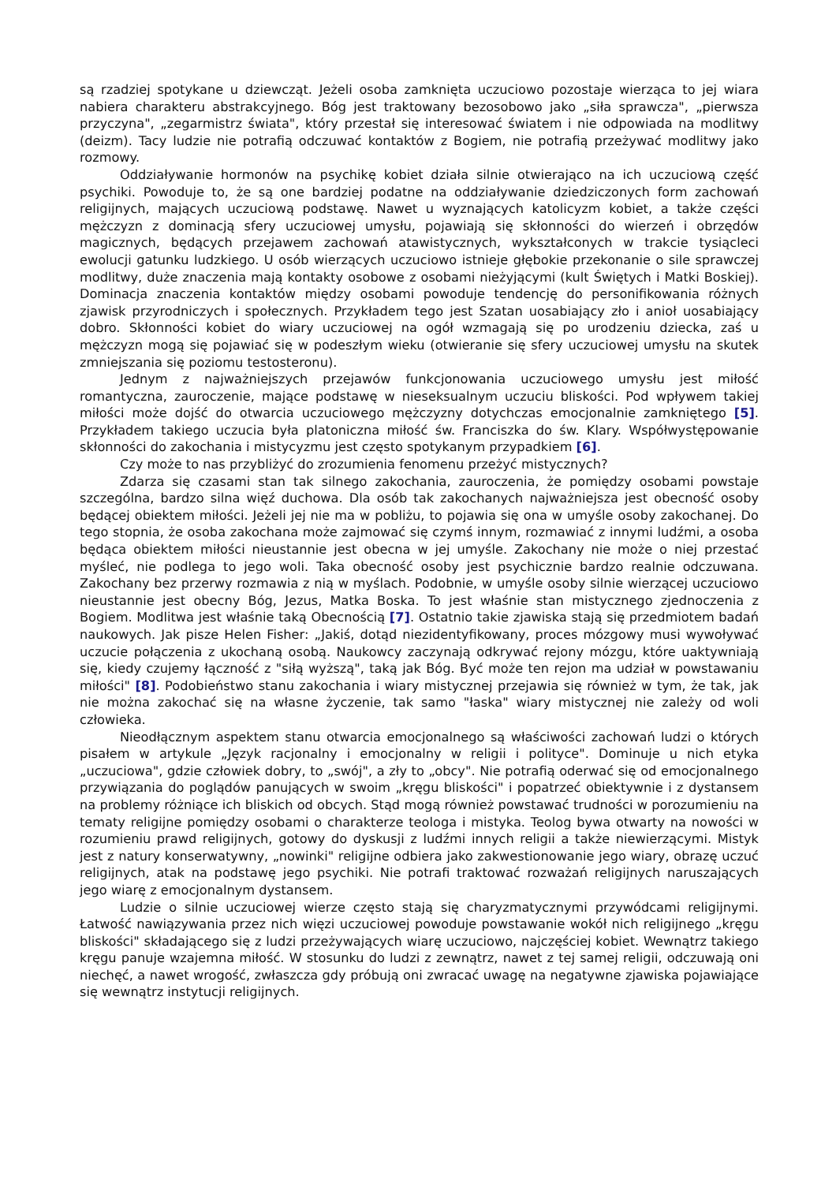są rzadziej spotykane u dziewcząt. Jeżeli osoba zamknięta uczuciowo pozostaje wierząca to jej wiara nabiera charakteru abstrakcyjnego. Bóg jest traktowany bezosobowo jako „siła sprawcza", „pierwsza przyczyna", „zegarmistrz świata", który przestał się interesować światem i nie odpowiada na modlitwy (deizm). Tacy ludzie nie potrafią odczuwać kontaktów z Bogiem, nie potrafią przeżywać modlitwy jako rozmowy.
Oddziaływanie hormonów na psychikę kobiet działa silnie otwierająco na ich uczuciową część psychiki. Powoduje to, że są one bardziej podatne na oddziaływanie dziedziczonych form zachowań religijnych, mających uczuciową podstawę. Nawet u wyznających katolicyzm kobiet, a także części mężczyzn z dominacją sfery uczuciowej umysłu, pojawiają się skłonności do wierzeń i obrzędów magicznych, będących przejawem zachowań atawistycznych, wykształconych w trakcie tysiącleci ewolucji gatunku ludzkiego. U osób wierzących uczuciowo istnieje głębokie przekonanie o sile sprawczej modlitwy, duże znaczenia mają kontakty osobowe z osobami nieżyjącymi (kult Świętych i Matki Boskiej). Dominacja znaczenia kontaktów między osobami powoduje tendencję do personifikowania różnych zjawisk przyrodniczych i społecznych. Przykładem tego jest Szatan uosabiający zło i anioł uosabiający dobro. Skłonności kobiet do wiary uczuciowej na ogół wzmagają się po urodzeniu dziecka, zaś u mężczyzn mogą się pojawiać się w podeszłym wieku (otwieranie się sfery uczuciowej umysłu na skutek zmniejszania się poziomu testosteronu).
Jednym z najważniejszych przejawów funkcjonowania uczuciowego umysłu jest miłość romantyczna, zauroczenie, mające podstawę w nieseksualnym uczuciu bliskości. Pod wpływem takiej miłości może dojść do otwarcia uczuciowego mężczyzny dotychczas emocjonalnie zamkniętego [5]. Przykładem takiego uczucia była platoniczna miłość św. Franciszka do św. Klary. Współwystępowanie skłonności do zakochania i mistycyzmu jest często spotykanym przypadkiem [6].
Czy może to nas przybliżyć do zrozumienia fenomenu przeżyć mistycznych?
Zdarza się czasami stan tak silnego zakochania, zauroczenia, że pomiędzy osobami powstaje szczególna, bardzo silna więź duchowa. Dla osób tak zakochanych najważniejsza jest obecność osoby będącej obiektem miłości. Jeżeli jej nie ma w pobliżu, to pojawia się ona w umyśle osoby zakochanej. Do tego stopnia, że osoba zakochana może zajmować się czymś innym, rozmawiać z innymi ludźmi, a osoba będąca obiektem miłości nieustannie jest obecna w jej umyśle. Zakochany nie może o niej przestać myśleć, nie podlega to jego woli. Taka obecność osoby jest psychicznie bardzo realnie odczuwana. Zakochany bez przerwy rozmawia z nią w myślach. Podobnie, w umyśle osoby silnie wierzącej uczuciowo nieustannie jest obecny Bóg, Jezus, Matka Boska. To jest właśnie stan mistycznego zjednoczenia z Bogiem. Modlitwa jest właśnie taką Obecnością [7]. Ostatnio takie zjawiska stają się przedmiotem badań naukowych. Jak pisze Helen Fisher: „Jakiś, dotąd niezidentyfikowany, proces mózgowy musi wywoływać uczucie połączenia z ukochaną osobą. Naukowcy zaczynają odkrywać rejony mózgu, które uaktywniają się, kiedy czujemy łączność z "siłą wyższą", taką jak Bóg. Być może ten rejon ma udział w powstawaniu miłości" [8]. Podobieństwo stanu zakochania i wiary mistycznej przejawia się również w tym, że tak, jak nie można zakochać się na własne życzenie, tak samo "łaska" wiary mistycznej nie zależy od woli człowieka.
Nieodłącznym aspektem stanu otwarcia emocjonalnego są właściwości zachowań ludzi o których pisałem w artykule „Język racjonalny i emocjonalny w religii i polityce". Dominuje u nich etyka „uczuciowa", gdzie człowiek dobry, to „swój", a zły to „obcy". Nie potrafią oderwać się od emocjonalnego przywiązania do poglądów panujących w swoim „kręgu bliskości" i popatrzeć obiektywnie i z dystansem na problemy różniące ich bliskich od obcych. Stąd mogą również powstawać trudności w porozumieniu na tematy religijne pomiędzy osobami o charakterze teologa i mistyka. Teolog bywa otwarty na nowości w rozumieniu prawd religijnych, gotowy do dyskusji z ludźmi innych religii a także niewierzącymi. Mistyk jest z natury konserwatywny, „nowinki" religijne odbiera jako zakwestionowanie jego wiary, obrazę uczuć religijnych, atak na podstawę jego psychiki. Nie potrafi traktować rozważań religijnych naruszających jego wiarę z emocjonalnym dystansem.
Ludzie o silnie uczuciowej wierze często stają się charyzmatycznymi przywódcami religijnymi. Łatwość nawiązywania przez nich więzi uczuciowej powoduje powstawanie wokół nich religijnego „kręgu bliskości" składającego się z ludzi przeżywających wiarę uczuciowo, najczęściej kobiet. Wewnątrz takiego kręgu panuje wzajemna miłość. W stosunku do ludzi z zewnątrz, nawet z tej samej religii, odczuwają oni niechęć, a nawet wrogość, zwłaszcza gdy próbują oni zwracać uwagę na negatywne zjawiska pojawiające się wewnątrz instytucji religijnych.